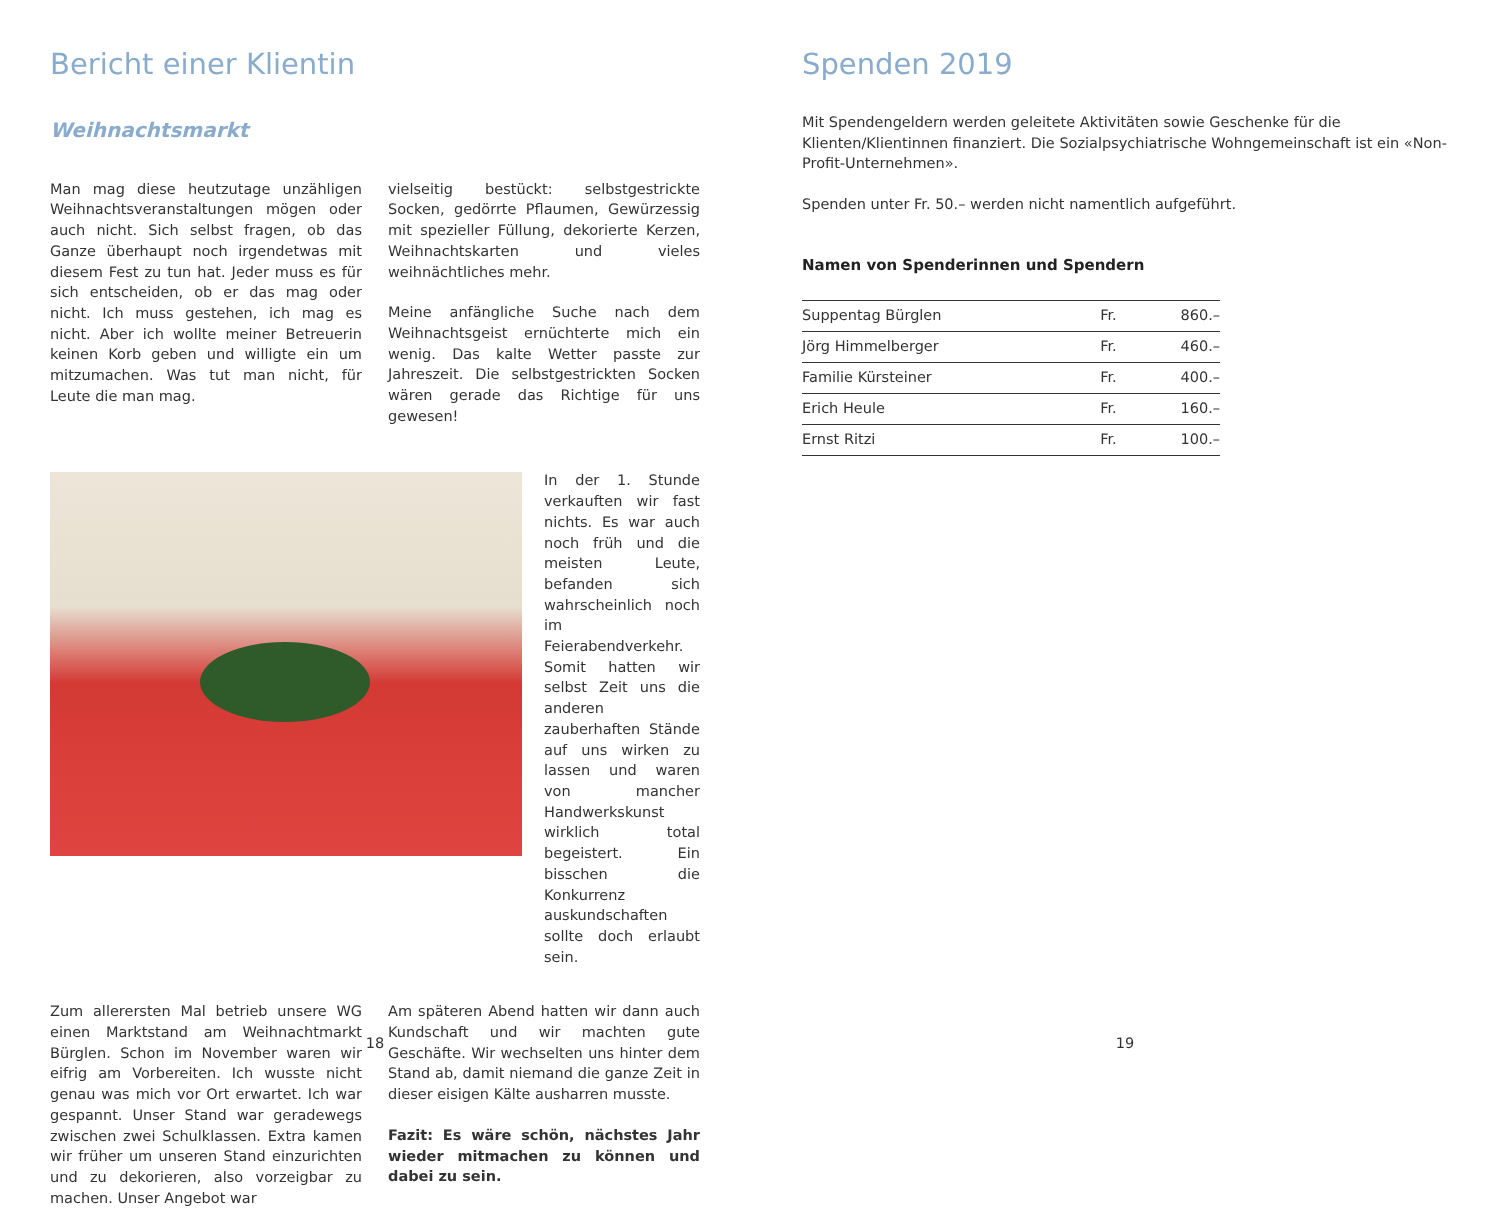Bericht einer Klientin
Weihnachtsmarkt
Man mag diese heutzutage unzähligen Weihnachtsveranstaltungen mögen oder auch nicht. Sich selbst fragen, ob das Ganze überhaupt noch irgendetwas mit diesem Fest zu tun hat. Jeder muss es für sich entscheiden, ob er das mag oder nicht. Ich muss gestehen, ich mag es nicht. Aber ich wollte meiner Betreuerin keinen Korb geben und willigte ein um mitzumachen. Was tut man nicht, für Leute die man mag.
vielseitig bestückt: selbstgestrickte Socken, gedörrte Pflaumen, Gewürzessig mit spezieller Füllung, dekorierte Kerzen, Weihnachtskarten und vieles weihnächtliches mehr.
Meine anfängliche Suche nach dem Weihnachtsgeist ernüchterte mich ein wenig. Das kalte Wetter passte zur Jahreszeit. Die selbstgestrickten Socken wären gerade das Richtige für uns gewesen!
In der 1. Stunde verkauften wir fast nichts. Es war auch noch früh und die meisten Leute, befanden sich wahrscheinlich noch im Feierabendverkehr. Somit hatten wir selbst Zeit uns die anderen zauberhaften Stände auf uns wirken zu lassen und waren von mancher Handwerkskunst wirklich total begeistert. Ein bisschen die Konkurrenz auskundschaften sollte doch erlaubt sein.
Zum allerersten Mal betrieb unsere WG einen Marktstand am Weihnachtmarkt Bürglen. Schon im November waren wir eifrig am Vorbereiten. Ich wusste nicht genau was mich vor Ort erwartet. Ich war gespannt. Unser Stand war geradewegs zwischen zwei Schulklassen. Extra kamen wir früher um unseren Stand einzurichten und zu dekorieren, also vorzeigbar zu machen. Unser Angebot war
Am späteren Abend hatten wir dann auch Kundschaft und wir machten gute Geschäfte. Wir wechselten uns hinter dem Stand ab, damit niemand die ganze Zeit in dieser eisigen Kälte ausharren musste.
Fazit: Es wäre schön, nächstes Jahr wieder mitmachen zu können und dabei zu sein.
18
Spenden 2019
Mit Spendengeldern werden geleitete Aktivitäten sowie Geschenke für die Klienten/Klientinnen finanziert. Die Sozialpsychiatrische Wohngemeinschaft ist ein «Non-Profit-Unternehmen».
Spenden unter Fr. 50.– werden nicht namentlich aufgeführt.
Namen von Spenderinnen und Spendern
| Suppentag Bürglen | Fr. | 860.– |
| Jörg Himmelberger | Fr. | 460.– |
| Familie Kürsteiner | Fr. | 400.– |
| Erich Heule | Fr. | 160.– |
| Ernst Ritzi | Fr. | 100.– |
19